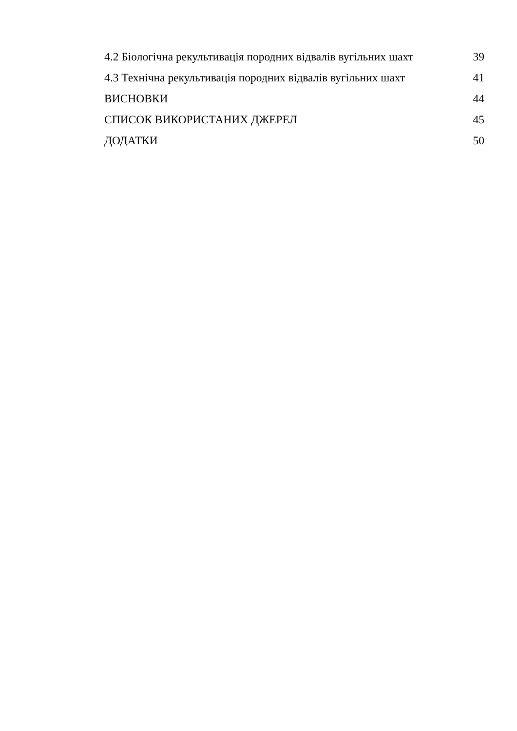4.2 Біологічна рекультивація породних відвалів вугільних шахт 39
4.3 Технічна рекультивація породних відвалів вугільних шахт 41
ВИСНОВКИ 44
СПИСОК ВИКОРИСТАНИХ ДЖЕРЕЛ 45
ДОДАТКИ 50